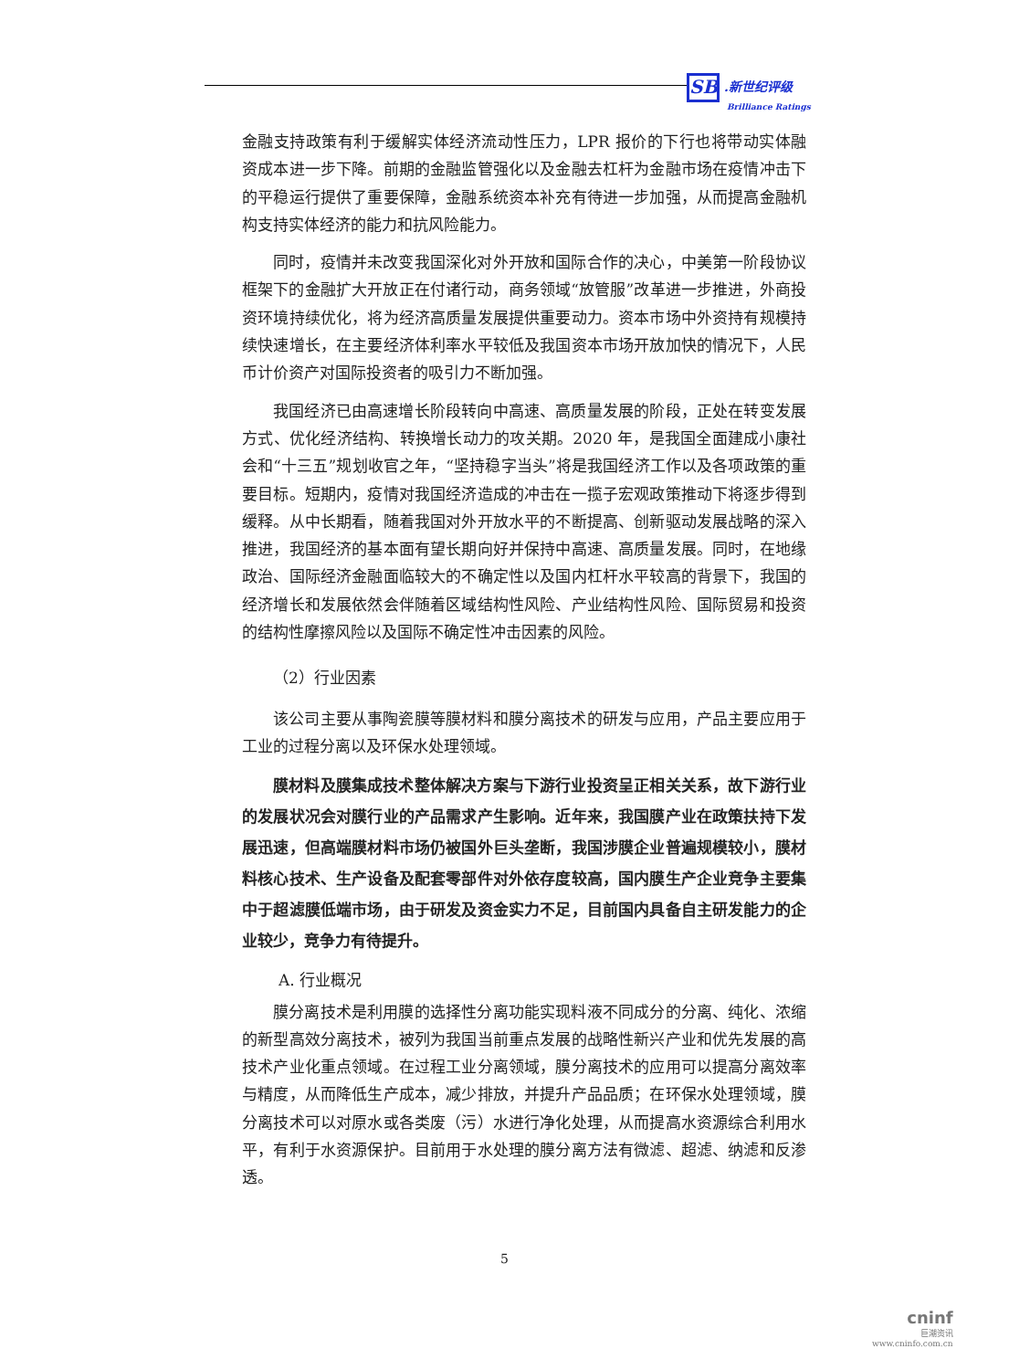SB .新世纪评级
Brilliance Ratings
金融支持政策有利于缓解实体经济流动性压力，LPR 报价的下行也将带动实体融资成本进一步下降。前期的金融监管强化以及金融去杠杆为金融市场在疫情冲击下的平稳运行提供了重要保障，金融系统资本补充有待进一步加强，从而提高金融机构支持实体经济的能力和抗风险能力。
同时，疫情并未改变我国深化对外开放和国际合作的决心，中美第一阶段协议框架下的金融扩大开放正在付诸行动，商务领域“放管服”改革进一步推进，外商投资环境持续优化，将为经济高质量发展提供重要动力。资本市场中外资持有规模持续快速增长，在主要经济体利率水平较低及我国资本市场开放加快的情况下，人民币计价资产对国际投资者的吸引力不断加强。
我国经济已由高速增长阶段转向中高速、高质量发展的阶段，正处在转变发展方式、优化经济结构、转换增长动力的攻关期。2020 年，是我国全面建成小康社会和“十三五”规划收官之年，“坚持稳字当头”将是我国经济工作以及各项政策的重要目标。短期内，疫情对我国经济造成的冲击在一揽子宏观政策推动下将逐步得到缓释。从中长期看，随着我国对外开放水平的不断提高、创新驱动发展战略的深入推进，我国经济的基本面有望长期向好并保持中高速、高质量发展。同时，在地缘政治、国际经济金融面临较大的不确定性以及国内杠杆水平较高的背景下，我国的经济增长和发展依然会伴随着区域结构性风险、产业结构性风险、国际贸易和投资的结构性摩擦风险以及国际不确定性冲击因素的风险。
（2）行业因素
该公司主要从事陶瓷膜等膜材料和膜分离技术的研发与应用，产品主要应用于工业的过程分离以及环保水处理领域。
膜材料及膜集成技术整体解决方案与下游行业投资呈正相关关系，故下游行业的发展状况会对膜行业的产品需求产生影响。近年来，我国膜产业在政策扶持下发展迅速，但高端膜材料市场仍被国外巨头垄断，我国涉膜企业普遍规模较小，膜材料核心技术、生产设备及配套零部件对外依存度较高，国内膜生产企业竞争主要集中于超滤膜低端市场，由于研发及资金实力不足，目前国内具备自主研发能力的企业较少，竞争力有待提升。
A. 行业概况
膜分离技术是利用膜的选择性分离功能实现料液不同成分的分离、纯化、浓缩的新型高效分离技术，被列为我国当前重点发展的战略性新兴产业和优先发展的高技术产业化重点领域。在过程工业分离领域，膜分离技术的应用可以提高分离效率与精度，从而降低生产成本，减少排放，并提升产品品质；在环保水处理领域，膜分离技术可以对原水或各类废（污）水进行净化处理，从而提高水资源综合利用水平，有利于水资源保护。目前用于水处理的膜分离方法有微滤、超滤、纳滤和反渗透。
5
cninf
巨潮资讯
www.cninfo.com.cn